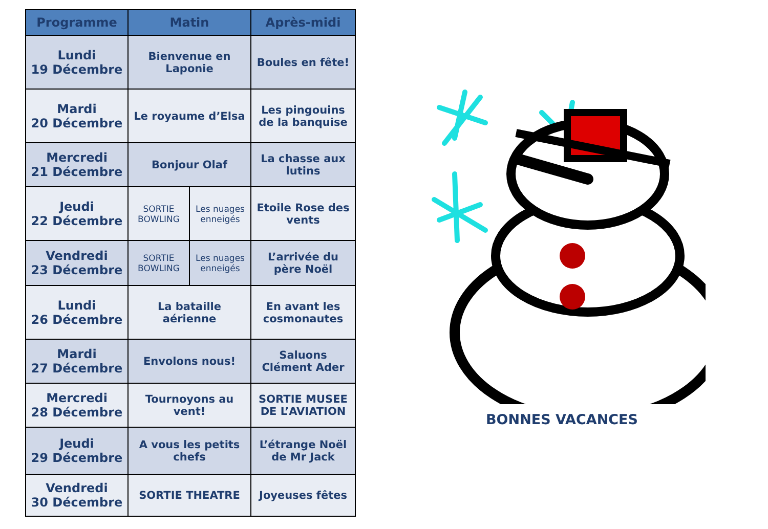| Programme | Matin | | Après-midi |
| --- | --- | --- | --- |
| Lundi 19 Décembre | Bienvenue en Laponie | | Boules en fête! |
| Mardi 20 Décembre | Le royaume d’Elsa | | Les pingouins de la banquise |
| Mercredi 21 Décembre | Bonjour Olaf | | La chasse aux lutins |
| Jeudi 22 Décembre | SORTIE BOWLING | Les nuages enneigés | Etoile Rose des vents |
| Vendredi 23 Décembre | SORTIE BOWLING | Les nuages enneigés | L’arrivée du père Noël |
| Lundi 26 Décembre | La bataille aérienne | | En avant les cosmonautes |
| Mardi 27 Décembre | Envolons nous! | | Saluons Clément Ader |
| Mercredi 28 Décembre | Tournoyons au vent! | | SORTIE MUSEE DE L’AVIATION |
| Jeudi 29 Décembre | A vous les petits chefs | | L’étrange Noël de Mr Jack |
| Vendredi 30 Décembre | SORTIE THEATRE | | Joyeuses fêtes |
BONNES VACANCES